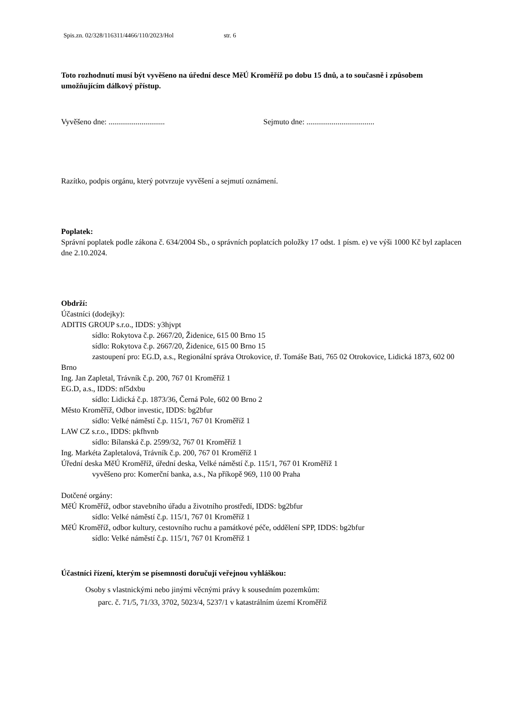Spis.zn. 02/328/116311/4466/110/2023/Hol str. 6
Toto rozhodnutí musí být vyvěšeno na úřední desce MěÚ Kroměříž po dobu 15 dnů, a to současně i způsobem umožňujícím dálkový přístup.
Vyvěšeno dne: ............................. Sejmuto dne: ...................................
Razítko, podpis orgánu, který potvrzuje vyvěšení a sejmutí oznámení.
Poplatek:
Správní poplatek podle zákona č. 634/2004 Sb., o správních poplatcích položky 17 odst. 1 písm. e) ve výši 1000 Kč byl zaplacen dne 2.10.2024.
Obdrží:
Účastníci (dodejky):
ADITIS GROUP s.r.o., IDDS: y3hjvpt
sídlo: Rokytova č.p. 2667/20, Židenice, 615 00 Brno 15
sídlo: Rokytova č.p. 2667/20, Židenice, 615 00 Brno 15
zastoupení pro: EG.D, a.s., Regionální správa Otrokovice, tř. Tomáše Bati, 765 02 Otrokovice, Lidická 1873, 602 00 Brno
Ing. Jan Zapletal, Trávník č.p. 200, 767 01 Kroměříž 1
EG.D, a.s., IDDS: nf5dxbu
sídlo: Lidická č.p. 1873/36, Černá Pole, 602 00 Brno 2
Město Kroměříž, Odbor investic, IDDS: bg2bfur
sídlo: Velké náměstí č.p. 115/1, 767 01 Kroměříž 1
LAW CZ s.r.o., IDDS: pkfhvnb
sídlo: Bílanská č.p. 2599/32, 767 01 Kroměříž 1
Ing. Markéta Zapletalová, Trávník č.p. 200, 767 01 Kroměříž 1
Úřední deska MěÚ Kroměříž, úřední deska, Velké náměstí č.p. 115/1, 767 01 Kroměříž 1
vyvěšeno pro: Komerční banka, a.s., Na příkopě 969, 110 00 Praha
Dotčené orgány:
MěÚ Kroměříž, odbor stavebního úřadu a životního prostředí, IDDS: bg2bfur
sídlo: Velké náměstí č.p. 115/1, 767 01 Kroměříž 1
MěÚ Kroměříž, odbor kultury, cestovního ruchu a památkové péče, oddělení SPP, IDDS: bg2bfur
sídlo: Velké náměstí č.p. 115/1, 767 01 Kroměříž 1
Účastníci řízení, kterým se písemnosti doručují veřejnou vyhláškou:
Osoby s vlastnickými nebo jinými věcnými právy k sousedním pozemkům:
parc. č. 71/5, 71/33, 3702, 5023/4, 5237/1 v katastrálním území Kroměříž